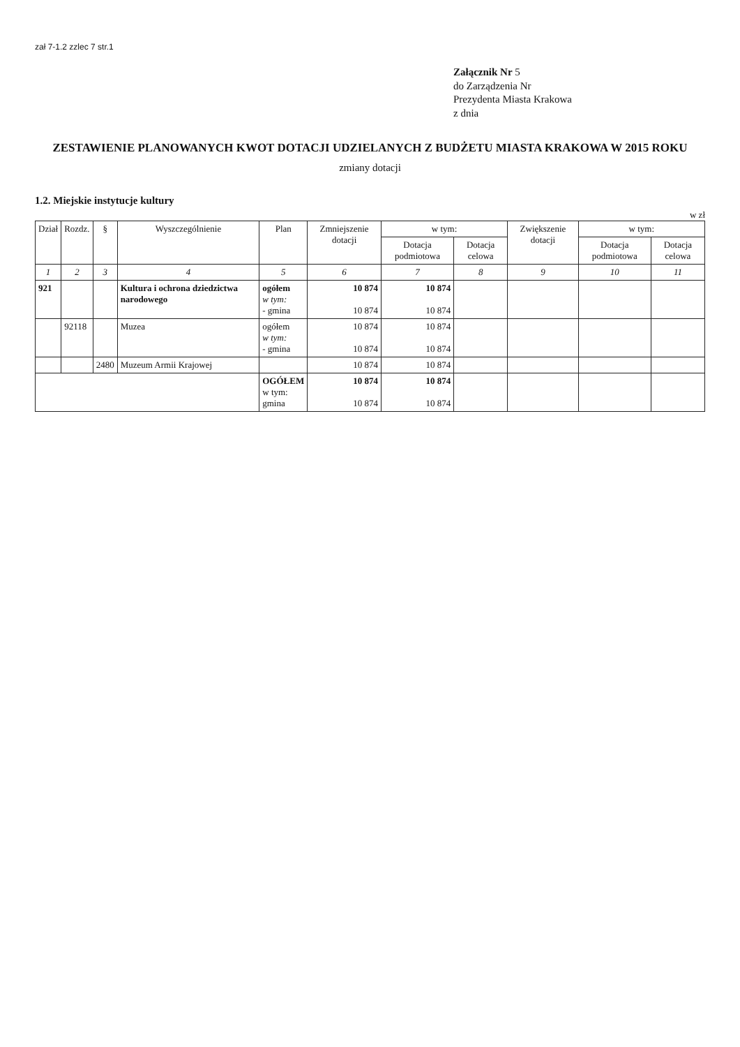zał 7-1.2 zzlec 7 str.1
Załącznik Nr 5
do Zarządzenia Nr
Prezydenta Miasta Krakowa
z dnia
ZESTAWIENIE PLANOWANYCH KWOT DOTACJI UDZIELANYCH Z BUDŻETU MIASTA KRAKOWA W 2015 ROKU
zmiany dotacji
1.2. Miejskie instytucje kultury
w zł
| Dział | Rozdz. | § | Wyszczególnienie | Plan | Zmniejszenie dotacji | w tym: | | Zwiększenie dotacji | w tym: | |
| --- | --- | --- | --- | --- | --- | --- | --- | --- | --- | --- |
| | | | | | | Dotacja podmiotowa | Dotacja celowa | | Dotacja podmiotowa | Dotacja celowa |
| 1 | 2 | 3 | 4 | 5 | 6 | 7 | 8 | 9 | 10 | 11 |
| 921 | | | Kultura i ochrona dziedzictwa narodowego | ogółem w tym: - gmina | 10 874 10 874 | 10 874 10 874 | | | | |
| | 92118 | | Muzea | ogółem w tym: - gmina | 10 874 10 874 | 10 874 10 874 | | | | |
| | | 2480 | Muzeum Armii Krajowej | | 10 874 | 10 874 | | | | |
| | | | | OGÓŁEM w tym: gmina | 10 874 10 874 | 10 874 10 874 | | | | |